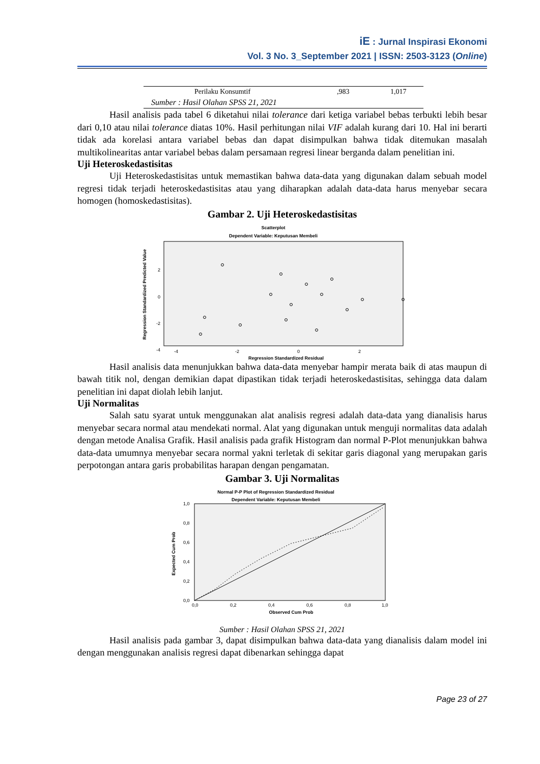iE : Jurnal Inspirasi Ekonomi
Vol. 3 No. 3_September 2021 | ISSN: 2503-3123 (Online)
| Perilaku Konsumtif | ,983 | 1,017 |
| Sumber : Hasil Olahan SPSS 21, 2021 | | |
Hasil analisis pada tabel 6 diketahui nilai tolerance dari ketiga variabel bebas terbukti lebih besar dari 0,10 atau nilai tolerance diatas 10%. Hasil perhitungan nilai VIF adalah kurang dari 10. Hal ini berarti tidak ada korelasi antara variabel bebas dan dapat disimpulkan bahwa tidak ditemukan masalah multikolinearitas antar variabel bebas dalam persamaan regresi linear berganda dalam penelitian ini.
Uji Heteroskedastisitas
Uji Heteroskedastisitas untuk memastikan bahwa data-data yang digunakan dalam sebuah model regresi tidak terjadi heteroskedastisitas atau yang diharapkan adalah data-data harus menyebar secara homogen (homoskedastisitas).
Gambar 2. Uji Heteroskedastisitas
Scatterplot
Dependent Variable: Keputusan Membeli
Regression Standardized Predicted Value
2
0
-2
-4
-4
-2
0
2
Regression Standardized Residual
Hasil analisis data menunjukkan bahwa data-data menyebar hampir merata baik di atas maupun di bawah titik nol, dengan demikian dapat dipastikan tidak terjadi heteroskedastisitas, sehingga data dalam penelitian ini dapat diolah lebih lanjut.
Uji Normalitas
Salah satu syarat untuk menggunakan alat analisis regresi adalah data-data yang dianalisis harus menyebar secara normal atau mendekati normal. Alat yang digunakan untuk menguji normalitas data adalah dengan metode Analisa Grafik. Hasil analisis pada grafik Histogram dan normal P-Plot menunjukkan bahwa data-data umumnya menyebar secara normal yakni terletak di sekitar garis diagonal yang merupakan garis perpotongan antara garis probabilitas harapan dengan pengamatan.
Gambar 3. Uji Normalitas
Normal P-P Plot of Regression Standardized Residual
Dependent Variable: Keputusan Membeli
Expected Cum Prob
1,0
0,8
0,6
0,4
0,2
0,0
0,0
0,2
0,4
0,6
0,8
1,0
Observed Cum Prob
Sumber : Hasil Olahan SPSS 21, 2021
Hasil analisis pada gambar 3, dapat disimpulkan bahwa data-data yang dianalisis dalam model ini dengan menggunakan analisis regresi dapat dibenarkan sehingga dapat
Page 23 of 27